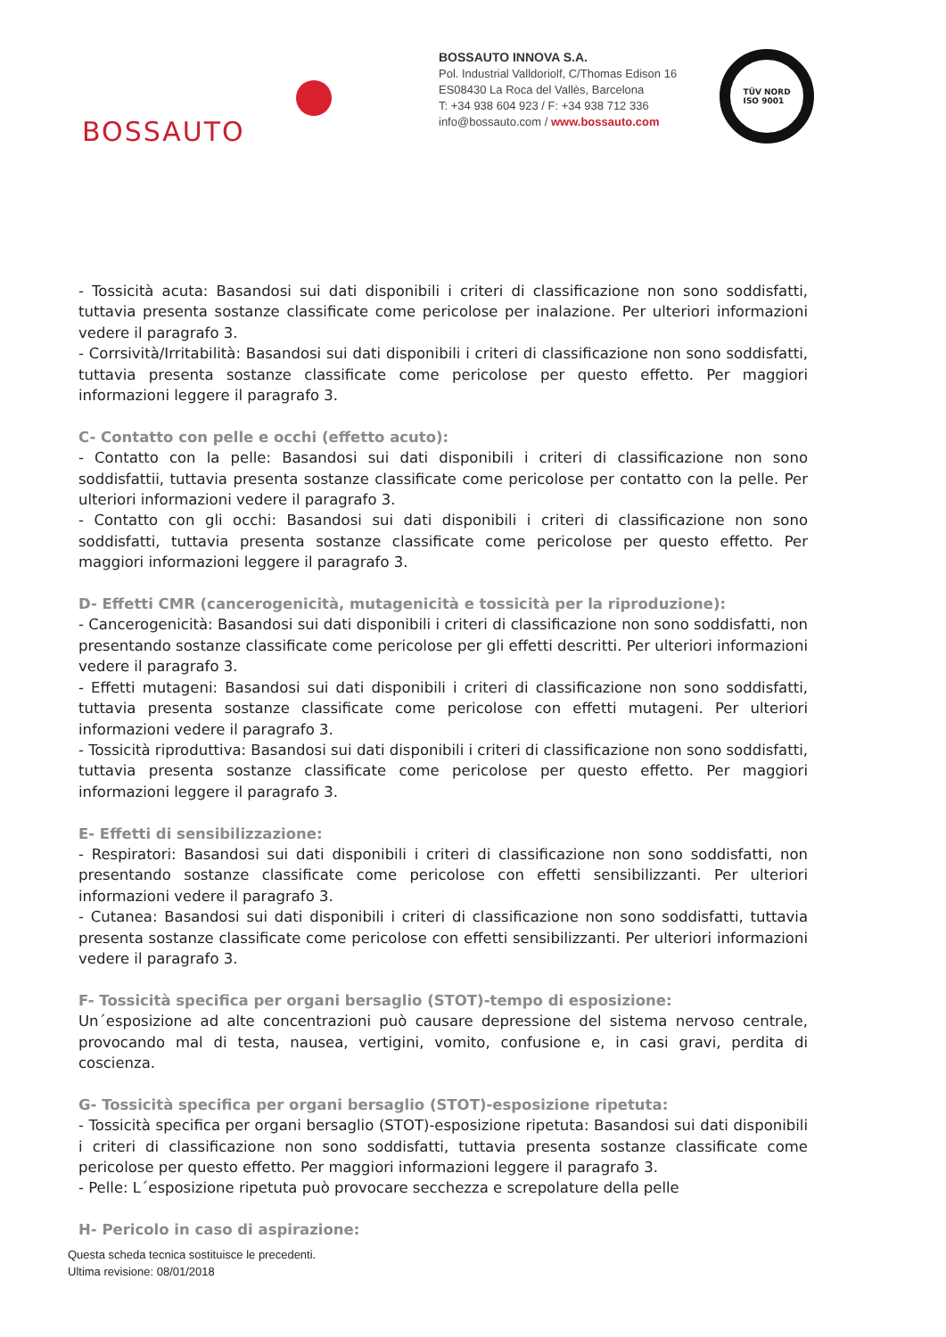BOSSAUTO
BOSSAUTO INNOVA S.A.
Pol. Industrial Valldoriolf, C/Thomas Edison 16
ES08430 La Roca del Vallès, Barcelona
T: +34 938 604 923 / F: +34 938 712 336
info@bossauto.com / www.bossauto.com
TÜV NORD
ISO 9001
- Tossicità acuta: Basandosi sui dati disponibili i criteri di classificazione non sono soddisfatti, tuttavia presenta sostanze classificate come pericolose per inalazione. Per ulteriori informazioni vedere il paragrafo 3.
- Corrsività/Irritabilità: Basandosi sui dati disponibili i criteri di classificazione non sono soddisfatti, tuttavia presenta sostanze classificate come pericolose per questo effetto. Per maggiori informazioni leggere il paragrafo 3.
C- Contatto con pelle e occhi (effetto acuto):
- Contatto con la pelle: Basandosi sui dati disponibili i criteri di classificazione non sono soddisfattii, tuttavia presenta sostanze classificate come pericolose per contatto con la pelle. Per ulteriori informazioni vedere il paragrafo 3.
- Contatto con gli occhi: Basandosi sui dati disponibili i criteri di classificazione non sono soddisfatti, tuttavia presenta sostanze classificate come pericolose per questo effetto. Per maggiori informazioni leggere il paragrafo 3.
D- Effetti CMR (cancerogenicità, mutagenicità e tossicità per la riproduzione):
- Cancerogenicità: Basandosi sui dati disponibili i criteri di classificazione non sono soddisfatti, non presentando sostanze classificate come pericolose per gli effetti descritti. Per ulteriori informazioni vedere il paragrafo 3.
- Effetti mutageni: Basandosi sui dati disponibili i criteri di classificazione non sono soddisfatti, tuttavia presenta sostanze classificate come pericolose con effetti mutageni. Per ulteriori informazioni vedere il paragrafo 3.
- Tossicità riproduttiva: Basandosi sui dati disponibili i criteri di classificazione non sono soddisfatti, tuttavia presenta sostanze classificate come pericolose per questo effetto. Per maggiori informazioni leggere il paragrafo 3.
E- Effetti di sensibilizzazione:
- Respiratori: Basandosi sui dati disponibili i criteri di classificazione non sono soddisfatti, non presentando sostanze classificate come pericolose con effetti sensibilizzanti. Per ulteriori informazioni vedere il paragrafo 3.
- Cutanea: Basandosi sui dati disponibili i criteri di classificazione non sono soddisfatti, tuttavia presenta sostanze classificate come pericolose con effetti sensibilizzanti. Per ulteriori informazioni vedere il paragrafo 3.
F- Tossicità specifica per organi bersaglio (STOT)-tempo di esposizione:
Un´esposizione ad alte concentrazioni può causare depressione del sistema nervoso centrale, provocando mal di testa, nausea, vertigini, vomito, confusione e, in casi gravi, perdita di coscienza.
G- Tossicità specifica per organi bersaglio (STOT)-esposizione ripetuta:
- Tossicità specifica per organi bersaglio (STOT)-esposizione ripetuta: Basandosi sui dati disponibili i criteri di classificazione non sono soddisfatti, tuttavia presenta sostanze classificate come pericolose per questo effetto. Per maggiori informazioni leggere il paragrafo 3.
- Pelle: L´esposizione ripetuta può provocare secchezza e screpolature della pelle
H- Pericolo in caso di aspirazione:
Questa scheda tecnica sostituisce le precedenti.
Ultima revisione: 08/01/2018